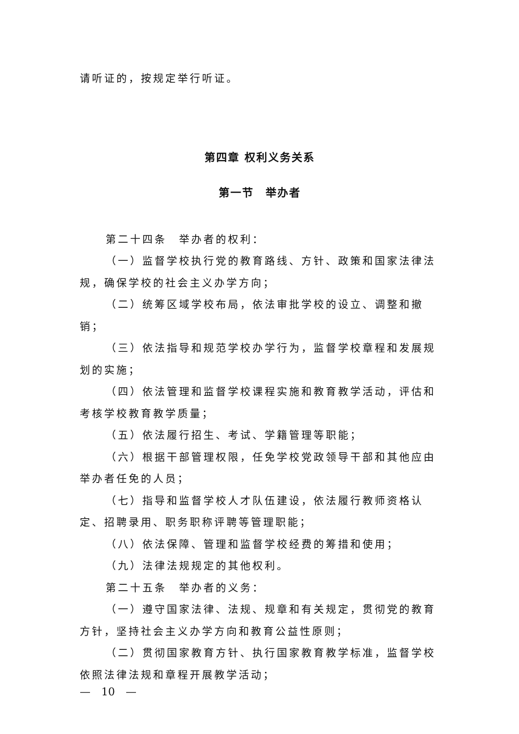请听证的，按规定举行听证。
第四章 权利义务关系
第一节　举办者
第二十四条　举办者的权利：
（一）监督学校执行党的教育路线、方针、政策和国家法律法规，确保学校的社会主义办学方向；
（二）统筹区域学校布局，依法审批学校的设立、调整和撤销；
（三）依法指导和规范学校办学行为，监督学校章程和发展规划的实施；
（四）依法管理和监督学校课程实施和教育教学活动，评估和考核学校教育教学质量；
（五）依法履行招生、考试、学籍管理等职能；
（六）根据干部管理权限，任免学校党政领导干部和其他应由举办者任免的人员；
（七）指导和监督学校人才队伍建设，依法履行教师资格认定、招聘录用、职务职称评聘等管理职能；
（八）依法保障、管理和监督学校经费的筹措和使用；
（九）法律法规规定的其他权利。
第二十五条　举办者的义务：
（一）遵守国家法律、法规、规章和有关规定，贯彻党的教育方针，坚持社会主义办学方向和教育公益性原则；
（二）贯彻国家教育方针、执行国家教育教学标准，监督学校依照法律法规和章程开展教学活动；
—　10　—